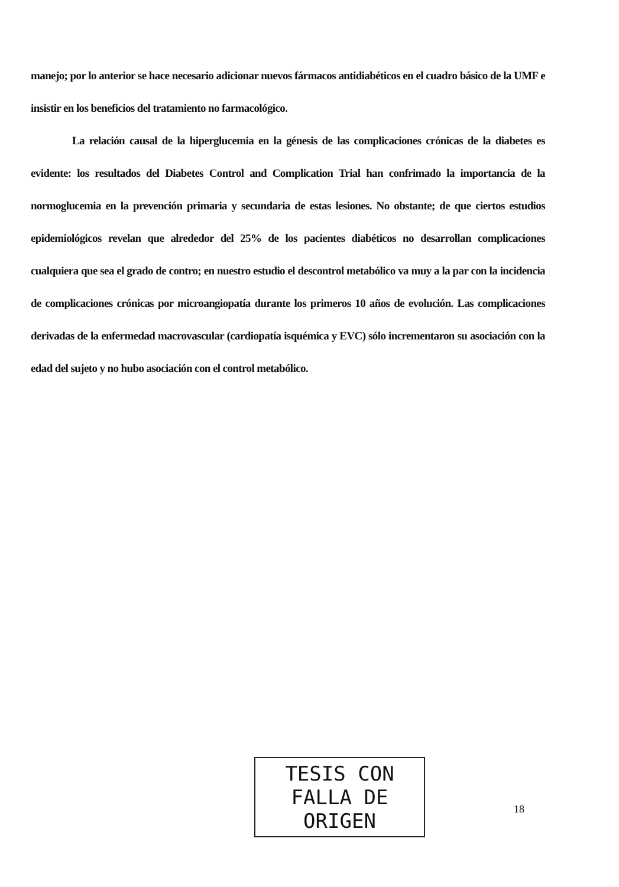manejo; por lo anterior se hace necesario adicionar nuevos fármacos antidiabéticos en el cuadro básico de la UMF e insistir en los beneficios del tratamiento no farmacológico.
La relación causal de la hiperglucemia en la génesis de las complicaciones crónicas de la diabetes es evidente: los resultados del Diabetes Control and Complication Trial han confrimado la importancia de la normoglucemia en la prevención primaria y secundaria de estas lesiones. No obstante; de que ciertos estudios epidemiológicos revelan que alrededor del 25% de los pacientes diabéticos no desarrollan complicaciones cualquiera que sea el grado de contro; en nuestro estudio el descontrol metabólico va muy a la par con la incidencia de complicaciones crónicas por microangiopatía durante los primeros 10 años de evolución. Las complicaciones derivadas de la enfermedad macrovascular (cardiopatía isquémica y EVC) sólo incrementaron su asociación con la edad del sujeto y no hubo asociación con el control metabólico.
TESIS CON
FALLA DE ORIGEN
18